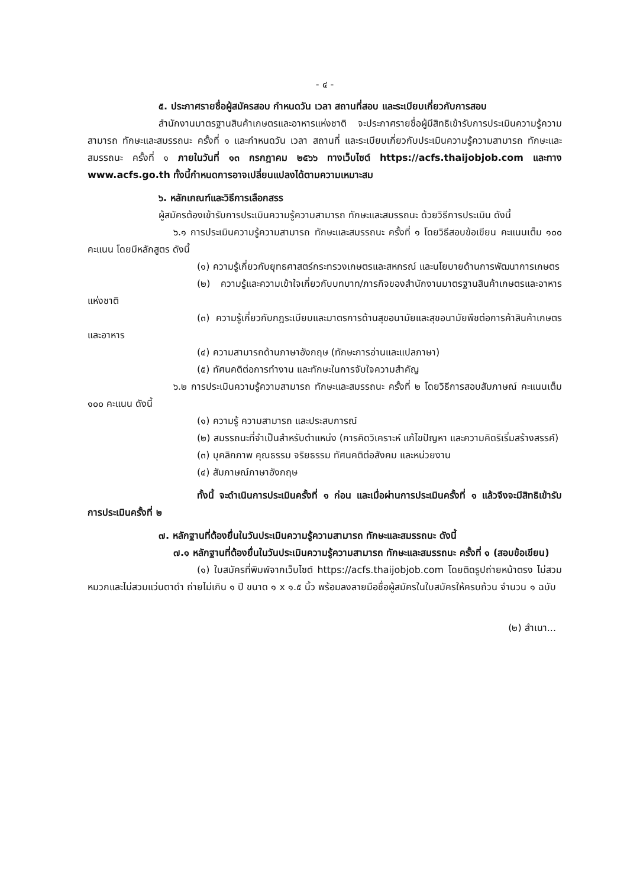- ๔ -
๕. ประกาศรายชื่อผู้สมัครสอบ กำหนดวัน เวลา สถานที่สอบ และระเบียบเกี่ยวกับการสอบ
สำนักงานมาตรฐานสินค้าเกษตรและอาหารแห่งชาติ จะประกาศรายชื่อผู้มีสิทธิเข้ารับการประเมินความรู้ความสามารถ ทักษะและสมรรถนะ ครั้งที่ ๑ และกำหนดวัน เวลา สถานที่ และระเบียบเกี่ยวกับประเมินความรู้ความสามารถ ทักษะและสมรรถนะ ครั้งที่ ๑ ภายในวันที่ ๑๓ กรกฎาคม ๒๕๖๖ ทางเว็บไซต์ https://acfs.thaijobjob.com และทาง www.acfs.go.th ทั้งนี้กำหนดการอาจเปลี่ยนแปลงได้ตามความเหมาะสม
๖. หลักเกณฑ์และวิธีการเลือกสรร
ผู้สมัครต้องเข้ารับการประเมินความรู้ความสามารถ ทักษะและสมรรถนะ ด้วยวิธีการประเมิน ดังนี้
๖.๑ การประเมินความรู้ความสามารถ ทักษะและสมรรถนะ ครั้งที่ ๑ โดยวิธีสอบข้อเขียน คะแนนเต็ม ๑๐๐ คะแนน โดยมีหลักสูตร ดังนี้
(๑) ความรู้เกี่ยวกับยุทธศาสตร์กระทรวงเกษตรและสหกรณ์ และนโยบายด้านการพัฒนาการเกษตร
(๒) ความรู้และความเข้าใจเกี่ยวกับบทบาท/ภารกิจของสำนักงานมาตรฐานสินค้าเกษตรและอาหารแห่งชาติ
(๓) ความรู้เกี่ยวกับกฎระเบียบและมาตรการด้านสุขอนามัยและสุขอนามัยพืชต่อการค้าสินค้าเกษตรและอาหาร
(๔) ความสามารถด้านภาษาอังกฤษ (ทักษะการอ่านและแปลภาษา)
(๕) ทัศนคติต่อการทำงาน และทักษะในการจับใจความสำคัญ
๖.๒ การประเมินความรู้ความสามารถ ทักษะและสมรรถนะ ครั้งที่ ๒ โดยวิธีการสอบสัมภาษณ์ คะแนนเต็ม ๑๐๐ คะแนน ดังนี้
(๑) ความรู้ ความสามารถ และประสบการณ์
(๒) สมรรถนะที่จำเป็นสำหรับตำแหน่ง (การคิดวิเคราะห์ แก้ไขปัญหา และความคิดริเริ่มสร้างสรรค์)
(๓) บุคลิกภาพ คุณธรรม จริยธรรม ทัศนคติต่อสังคม และหน่วยงาน
(๔) สัมภาษณ์ภาษาอังกฤษ
ทั้งนี้ จะดำเนินการประเมินครั้งที่ ๑ ก่อน และเมื่อผ่านการประเมินครั้งที่ ๑ แล้วจึงจะมีสิทธิเข้ารับการประเมินครั้งที่ ๒
๗. หลักฐานที่ต้องยื่นในวันประเมินความรู้ความสามารถ ทักษะและสมรรถนะ ดังนี้
๗.๑ หลักฐานที่ต้องยื่นในวันประเมินความรู้ความสามารถ ทักษะและสมรรถนะ ครั้งที่ ๑ (สอบข้อเขียน)
(๑) ใบสมัครที่พิมพ์จากเว็บไซต์ https://acfs.thaijobjob.com โดยติดรูปถ่ายหน้าตรง ไม่สวมหมวกและไม่สวมแว่นตาดำ ถ่ายไม่เกิน ๑ ปี ขนาด ๑ x ๑.๕ นิ้ว พร้อมลงลายมือชื่อผู้สมัครในใบสมัครให้ครบถ้วน จำนวน ๑ ฉบับ
(๒) สำเนา...